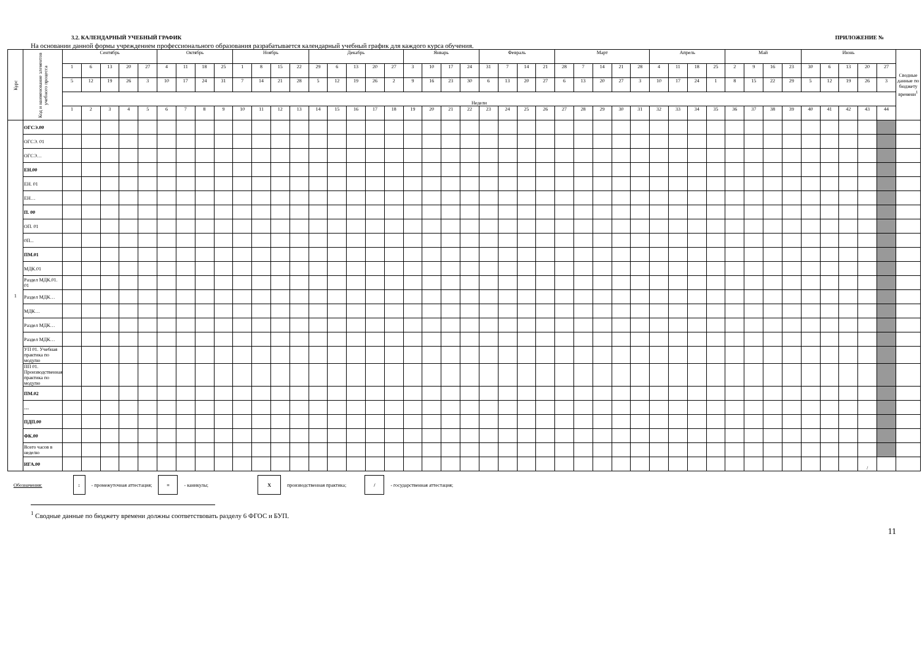3.2. КАЛЕНДАРНЫЙ УЧЕБНЫЙ ГРАФИК ПРИЛОЖЕНИЕ №
На основании данной формы учреждением профессионального образования разрабатывается календарный учебный график для каждого курса обучения.
| Курс | Код и наименование элементов учебного процесса | Сентябрь | | | | | Октябрь | | | | Ноябрь | | | | Декабрь | | | | | Январь | | | | Февраль | | | | Март | | | | | Апрель | | | | Май | | | | Июнь | | | | | Сводные данные по бюджету времени<sup>1</sup> |
| --- | --- | --- | --- | --- | --- | --- | --- | --- | --- | --- | --- | --- | --- | --- | --- | --- | --- | --- | --- | --- | --- | --- | --- | --- | --- | --- | --- | --- | --- | --- | --- | --- | --- | --- | --- | --- | --- | --- | --- | --- | --- | --- | --- | --- | --- | --- |
| | | 1 | 6 | 13 | 20 | 27 | 4 | 11 | 18 | 25 | 1 | 8 | 15 | 22 | 29 | 6 | 13 | 20 | 27 | 3 | 10 | 17 | 24 | 31 | 7 | 14 | 21 | 28 | 7 | 14 | 21 | 28 | 4 | 11 | 18 | 25 | 2 | 9 | 16 | 23 | 30 | 6 | 13 | 20 | 27 | |
| | | 5 | 12 | 19 | 26 | 3 | 10 | 17 | 24 | 31 | 7 | 14 | 21 | 28 | 5 | 12 | 19 | 26 | 2 | 9 | 16 | 23 | 30 | 6 | 13 | 20 | 27 | 6 | 13 | 20 | 27 | 3 | 10 | 17 | 24 | 1 | 8 | 15 | 22 | 29 | 5 | 12 | 19 | 26 | 3 | |
| | | Недели | | | | | | | | | | | | | | | | | | | | | | | | | | | | | | | | | | | | | | | | | | | | |
| | | 1 | 2 | 3 | 4 | 5 | 6 | 7 | 8 | 9 | 10 | 11 | 12 | 13 | 14 | 15 | 16 | 17 | 18 | 19 | 20 | 21 | 22 | 23 | 24 | 25 | 26 | 27 | 28 | 29 | 30 | 31 | 32 | 33 | 34 | 35 | 36 | 37 | 38 | 39 | 40 | 41 | 42 | 43 | 44 | |
| 1 | ОГСЭ.00 | | | | | | | | | | | | | | | | | | | | | | | | | | | | | | | | | | | | | | | | | | | | | |
| | ОГСЭ. 01 | | | | | | | | | | | | | | | | | | | | | | | | | | | | | | | | | | | | | | | | | | | | | |
| | ОГСЭ… | | | | | | | | | | | | | | | | | | | | | | | | | | | | | | | | | | | | | | | | | | | | | |
| | ЕН.00 | | | | | | | | | | | | | | | | | | | | | | | | | | | | | | | | | | | | | | | | | | | | | |
| | ЕН. 01 | | | | | | | | | | | | | | | | | | | | | | | | | | | | | | | | | | | | | | | | | | | | | |
| | ЕН… | | | | | | | | | | | | | | | | | | | | | | | | | | | | | | | | | | | | | | | | | | | | | |
| | П. 00 | | | | | | | | | | | | | | | | | | | | | | | | | | | | | | | | | | | | | | | | | | | | | |
| | ОП. 01 | | | | | | | | | | | | | | | | | | | | | | | | | | | | | | | | | | | | | | | | | | | | | |
| | 0П... | | | | | | | | | | | | | | | | | | | | | | | | | | | | | | | | | | | | | | | | | | | | | |
| | ПМ.01 | | | | | | | | | | | | | | | | | | | | | | | | | | | | | | | | | | | | | | | | | | | | | |
| | МДК.01 | | | | | | | | | | | | | | | | | | | | | | | | | | | | | | | | | | | | | | | | | | | | | |
| | Раздел МДК.01. 01 | | | | | | | | | | | | | | | | | | | | | | | | | | | | | | | | | | | | | | | | | | | | | |
| | Раздел МДК… | | | | | | | | | | | | | | | | | | | | | | | | | | | | | | | | | | | | | | | | | | | | | |
| | МДК… | | | | | | | | | | | | | | | | | | | | | | | | | | | | | | | | | | | | | | | | | | | | | |
| | Раздел МДК… | | | | | | | | | | | | | | | | | | | | | | | | | | | | | | | | | | | | | | | | | | | | | |
| | Раздел МДК… | | | | | | | | | | | | | | | | | | | | | | | | | | | | | | | | | | | | | | | | | | | | | |
| | УП 01. Учебная практика по модулю | | | | | | | | | | | | | | | | | | | | | | | | | | | | | | | | | | | | | | | | | | | | | |
| | ПП 01. Производственная практика по модулю | | | | | | | | | | | | | | | | | | | | | | | | | | | | | | | | | | | | | | | | | | | | | |
| | ПМ.02 | | | | | | | | | | | | | | | | | | | | | | | | | | | | | | | | | | | | | | | | | | | | | |
| | … | | | | | | | | | | | | | | | | | | | | | | | | | | | | | | | | | | | | | | | | | | | | | |
| | ПДП.00 | | | | | | | | | | | | | | | | | | | | | | | | | | | | | | | | | | | | | | | | | | | | | |
| | ФК.00 | | | | | | | | | | | | | | | | | | | | | | | | | | | | | | | | | | | | | | | | | | | | | |
| | Всего часов в неделю | | | | | | | | | | | | | | | | | | | | | | | | | | | | | | | | | | | | | | | | | | | | | |
| | ИГА.00 | | | | | | | | | | | | | | | | | | | | | | | | | | | | | | | | | | | | | | | | | | | / | | |
Обозначения: : - промежуточная аттестация; = - каникулы; Х производственная практика; / - государственная аттестация;
<sup>1</sup> Сводные данные по бюджету времени должны соответствовать разделу 6 ФГОС и БУП.
11